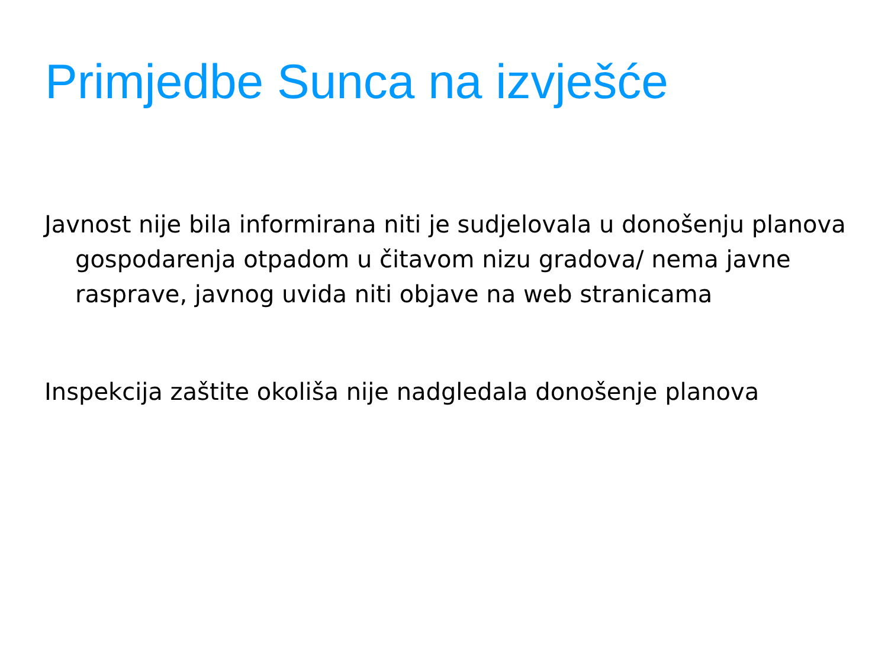Primjedbe Sunca na izvješće
Javnost nije bila informirana niti je sudjelovala u donošenju planova gospodarenja otpadom u čitavom nizu gradova/ nema javne rasprave, javnog uvida niti objave na web stranicama
Inspekcija zaštite okoliša nije nadgledala donošenje planova